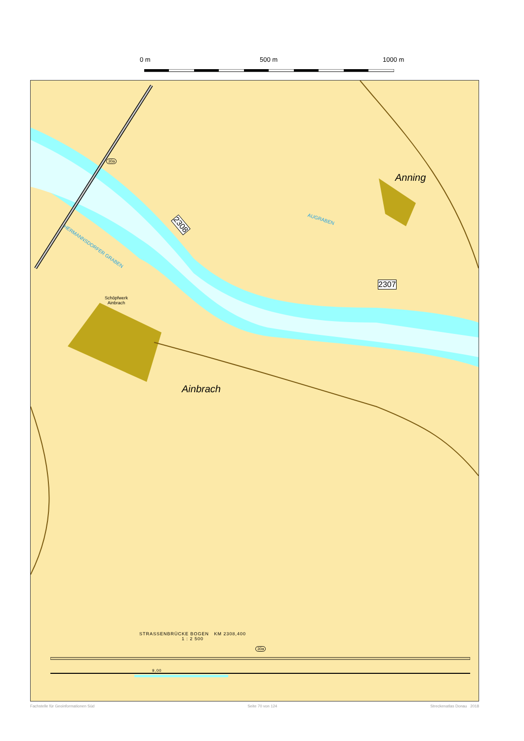0 m 500 m 1000 m
Anning
Ainbrach
AUGRABEN
HERMANNSDORFER GRABEN
Schöpfwerk
Ainbrach
30a
2308
2307
STRASSENBRÜCKE BOGEN KM 2308,400
1 : 2 500
30a
9,00
Fachstelle für Geoinformationen Süd Seite 70 von 124 Streckenatlas Donau 2018